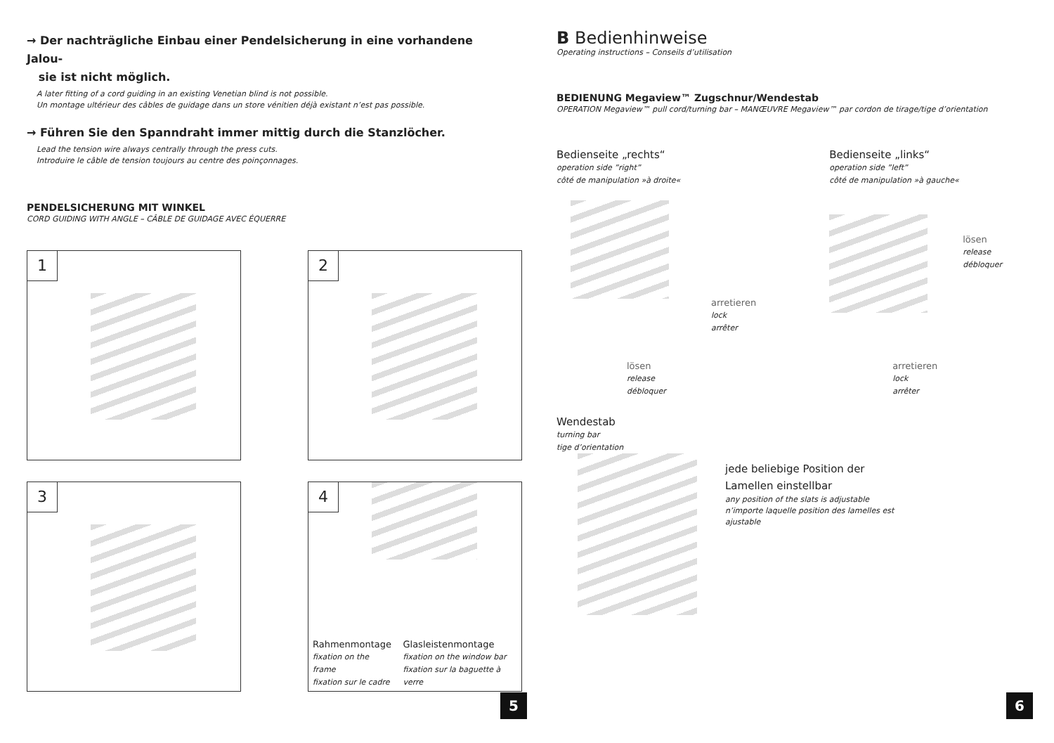→ Der nachträgliche Einbau einer Pendelsicherung in eine vorhandene Jalou-
sie ist nicht möglich.
A later fitting of a cord guiding in an existing Venetian blind is not possible.
Un montage ultérieur des câbles de guidage dans un store vénitien déjà existant n’est pas possible.
→ Führen Sie den Spanndraht immer mittig durch die Stanzlöcher.
Lead the tension wire always centrally through the press cuts.
Introduire le câble de tension toujours au centre des poinçonnages.
PENDELSICHERUNG MIT WINKEL
CORD GUIDING WITH ANGLE – CÂBLE DE GUIDAGE AVEC ÉQUERRE
1
2
3
4
Rahmenmontage
fixation on the frame
fixation sur le cadre
Glasleistenmontage
fixation on the window bar
fixation sur la baguette à verre
5
B Bedienhinweise
Operating instructions – Conseils d’utilisation
BEDIENUNG Megaview™ Zugschnur/Wendestab
OPERATION Megaview™ pull cord/turning bar – MANŒUVRE Megaview™ par cordon de tirage/tige d’orientation
Bedienseite „rechts“
operation side ”right”
côté de manipulation »à droite«
arretieren
lock
arrêter
lösen
release
débloquer
Bedienseite „links“
operation side ”left”
côté de manipulation »à gauche«
lösen
release
débloquer
arretieren
lock
arrêter
Wendestab
turning bar
tige d’orientation
jede beliebige Position der
Lamellen einstellbar
any position of the slats is adjustable
n’importe laquelle position des lamelles est
ajustable
6